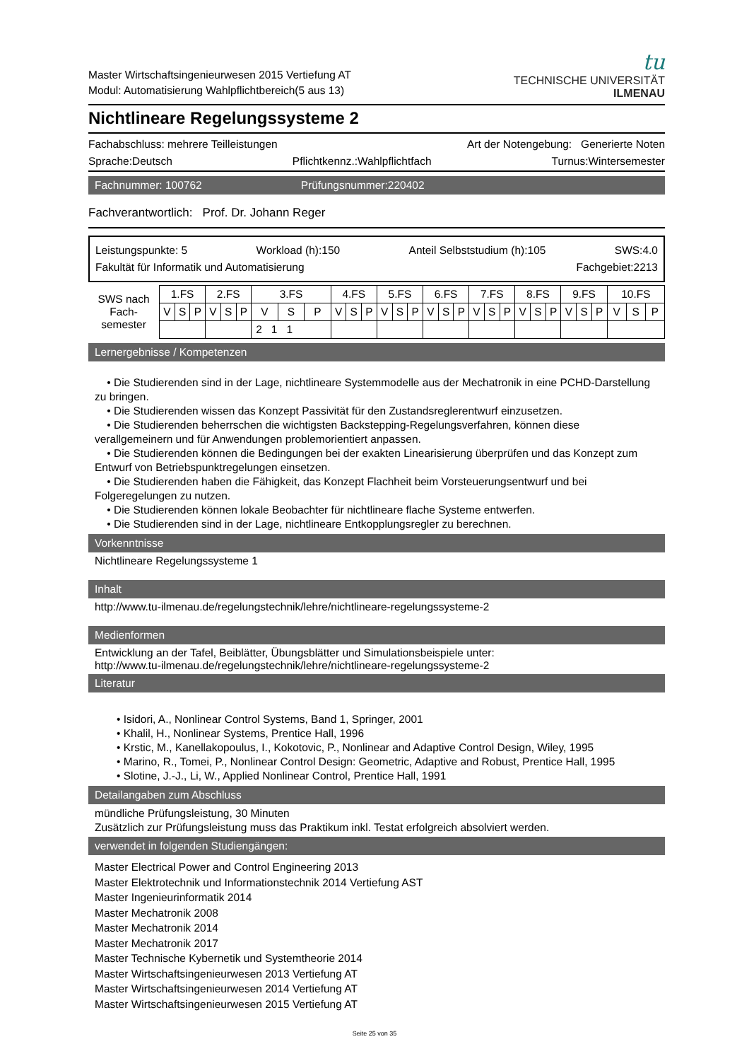Master Wirtschaftsingenieurwesen 2015 Vertiefung AT
Modul: Automatisierung Wahlpflichtbereich(5 aus 13)
tu
TECHNISCHE UNIVERSITÄT
ILMENAU
Nichtlineare Regelungssysteme 2
Fachabschluss: mehrere Teilleistungen Art der Notengebung: Generierte Noten
Sprache:Deutsch Pflichtkennz.:Wahlpflichtfach Turnus:Wintersemester
Fachnummer: 100762 Prüfungsnummer:220402
Fachverantwortlich: Prof. Dr. Johann Reger
Leistungspunkte: 5 Workload (h):150 Anteil Selbststudium (h):105 SWS:4.0
Fakultät für Informatik und Automatisierung Fachgebiet:2213
| SWS nach Fach-semester | 1.FS | | | 2.FS | | | 3.FS | | | 4.FS | | | 5.FS | | | 6.FS | | | 7.FS | | | 8.FS | | | 9.FS | | | 10.FS | | |
| | V | S | P | V | S | P | V | S | P | V | S | P | V | S | P | V | S | P | V | S | P | V | S | P | V | S | P | V | S | P |
| | | | | | | | 2 1 1 | | | | | | | | | | | | | | | | | | | | | | | |
Lernergebnisse / Kompetenzen
• Die Studierenden sind in der Lage, nichtlineare Systemmodelle aus der Mechatronik in eine PCHD-Darstellung zu bringen.
• Die Studierenden wissen das Konzept Passivität für den Zustandsreglerentwurf einzusetzen.
• Die Studierenden beherrschen die wichtigsten Backstepping-Regelungsverfahren, können diese verallgemeinern und für Anwendungen problemorientiert anpassen.
• Die Studierenden können die Bedingungen bei der exakten Linearisierung überprüfen und das Konzept zum Entwurf von Betriebspunktregelungen einsetzen.
• Die Studierenden haben die Fähigkeit, das Konzept Flachheit beim Vorsteuerungsentwurf und bei Folgeregelungen zu nutzen.
• Die Studierenden können lokale Beobachter für nichtlineare flache Systeme entwerfen.
• Die Studierenden sind in der Lage, nichtlineare Entkopplungsregler zu berechnen.
Vorkenntnisse
Nichtlineare Regelungssysteme 1
Inhalt
http://www.tu-ilmenau.de/regelungstechnik/lehre/nichtlineare-regelungssysteme-2
Medienformen
Entwicklung an der Tafel, Beiblätter, Übungsblätter und Simulationsbeispiele unter:
http://www.tu-ilmenau.de/regelungstechnik/lehre/nichtlineare-regelungssysteme-2
Literatur
• Isidori, A., Nonlinear Control Systems, Band 1, Springer, 2001
• Khalil, H., Nonlinear Systems, Prentice Hall, 1996
• Krstic, M., Kanellakopoulus, I., Kokotovic, P., Nonlinear and Adaptive Control Design, Wiley, 1995
• Marino, R., Tomei, P., Nonlinear Control Design: Geometric, Adaptive and Robust, Prentice Hall, 1995
• Slotine, J.-J., Li, W., Applied Nonlinear Control, Prentice Hall, 1991
Detailangaben zum Abschluss
mündliche Prüfungsleistung, 30 Minuten
Zusätzlich zur Prüfungsleistung muss das Praktikum inkl. Testat erfolgreich absolviert werden.
verwendet in folgenden Studiengängen:
Master Electrical Power and Control Engineering 2013
Master Elektrotechnik und Informationstechnik 2014 Vertiefung AST
Master Ingenieurinformatik 2014
Master Mechatronik 2008
Master Mechatronik 2014
Master Mechatronik 2017
Master Technische Kybernetik und Systemtheorie 2014
Master Wirtschaftsingenieurwesen 2013 Vertiefung AT
Master Wirtschaftsingenieurwesen 2014 Vertiefung AT
Master Wirtschaftsingenieurwesen 2015 Vertiefung AT
Seite 25 von 35